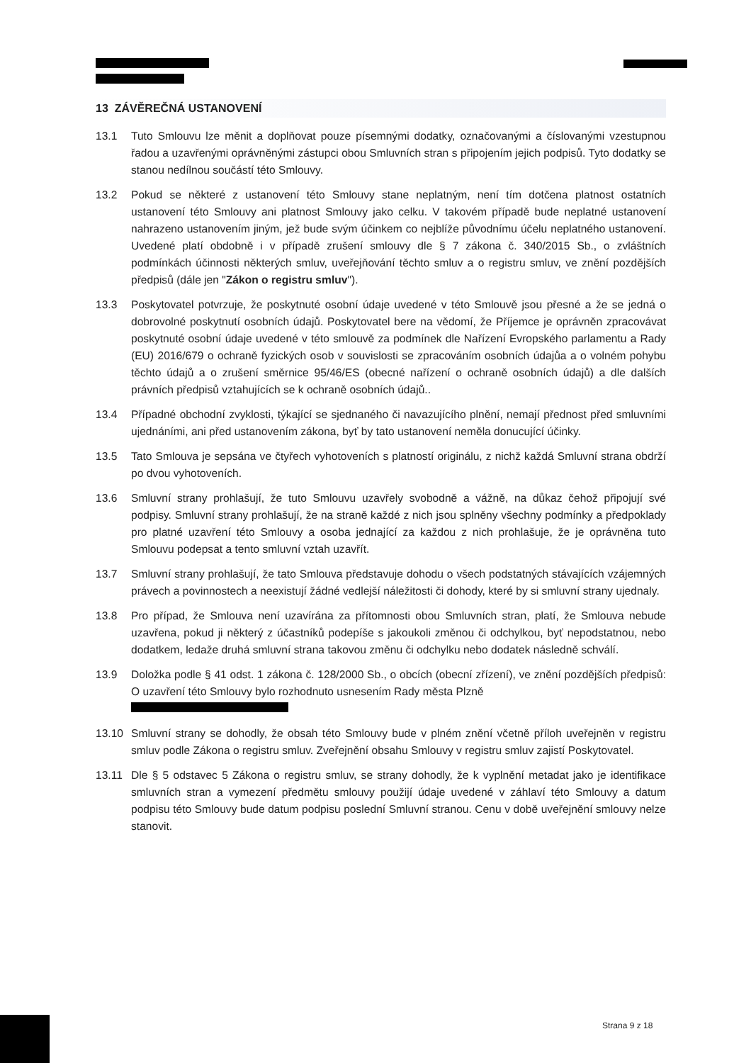13 ZÁVĚREČNÁ USTANOVENÍ
13.1 Tuto Smlouvu lze měnit a doplňovat pouze písemnými dodatky, označovanými a číslovanými vzestupnou řadou a uzavřenými oprávněnými zástupci obou Smluvních stran s připojením jejich podpisů. Tyto dodatky se stanou nedílnou součástí této Smlouvy.
13.2 Pokud se některé z ustanovení této Smlouvy stane neplatným, není tím dotčena platnost ostatních ustanovení této Smlouvy ani platnost Smlouvy jako celku. V takovém případě bude neplatné ustanovení nahrazeno ustanovením jiným, jež bude svým účinkem co nejblíže původnímu účelu neplatného ustanovení. Uvedené platí obdobně i v případě zrušení smlouvy dle § 7 zákona č. 340/2015 Sb., o zvláštních podmínkách účinnosti některých smluv, uveřejňování těchto smluv a o registru smluv, ve znění pozdějších předpisů (dále jen "Zákon o registru smluv").
13.3 Poskytovatel potvrzuje, že poskytnuté osobní údaje uvedené v této Smlouvě jsou přesné a že se jedná o dobrovolné poskytnutí osobních údajů. Poskytovatel bere na vědomí, že Příjemce je oprávněn zpracovávat poskytnuté osobní údaje uvedené v této smlouvě za podmínek dle Nařízení Evropského parlamentu a Rady (EU) 2016/679 o ochraně fyzických osob v souvislosti se zpracováním osobních údajůa a o volném pohybu těchto údajů a o zrušení směrnice 95/46/ES (obecné nařízení o ochraně osobních údajů) a dle dalších právních předpisů vztahujících se k ochraně osobních údajů..
13.4 Případné obchodní zvyklosti, týkající se sjednaného či navazujícího plnění, nemají přednost před smluvními ujednáními, ani před ustanovením zákona, byť by tato ustanovení neměla donucující účinky.
13.5 Tato Smlouva je sepsána ve čtyřech vyhotoveních s platností originálu, z nichž každá Smluvní strana obdrží po dvou vyhotoveních.
13.6 Smluvní strany prohlašují, že tuto Smlouvu uzavřely svobodně a vážně, na důkaz čehož připojují své podpisy. Smluvní strany prohlašují, že na straně každé z nich jsou splněny všechny podmínky a předpoklady pro platné uzavření této Smlouvy a osoba jednající za každou z nich prohlašuje, že je oprávněna tuto Smlouvu podepsat a tento smluvní vztah uzavřít.
13.7 Smluvní strany prohlašují, že tato Smlouva představuje dohodu o všech podstatných stávajících vzájemných právech a povinnostech a neexistují žádné vedlejší náležitosti či dohody, které by si smluvní strany ujednaly.
13.8 Pro případ, že Smlouva není uzavírána za přítomnosti obou Smluvních stran, platí, že Smlouva nebude uzavřena, pokud ji některý z účastníků podepíše s jakoukoli změnou či odchylkou, byť nepodstatnou, nebo dodatkem, ledaže druhá smluvní strana takovou změnu či odchylku nebo dodatek následně schválí.
13.9 Doložka podle § 41 odst. 1 zákona č. 128/2000 Sb., o obcích (obecní zřízení), ve znění pozdějších předpisů: O uzavření této Smlouvy bylo rozhodnuto usnesením Rady města Plzně
13.10 Smluvní strany se dohodly, že obsah této Smlouvy bude v plném znění včetně příloh uveřejněn v registru smluv podle Zákona o registru smluv. Zveřejnění obsahu Smlouvy v registru smluv zajistí Poskytovatel.
13.11 Dle § 5 odstavec 5 Zákona o registru smluv, se strany dohodly, že k vyplnění metadat jako je identifikace smluvních stran a vymezení předmětu smlouvy použijí údaje uvedené v záhlaví této Smlouvy a datum podpisu této Smlouvy bude datum podpisu poslední Smluvní stranou. Cenu v době uveřejnění smlouvy nelze stanovit.
Strana 9 z 18